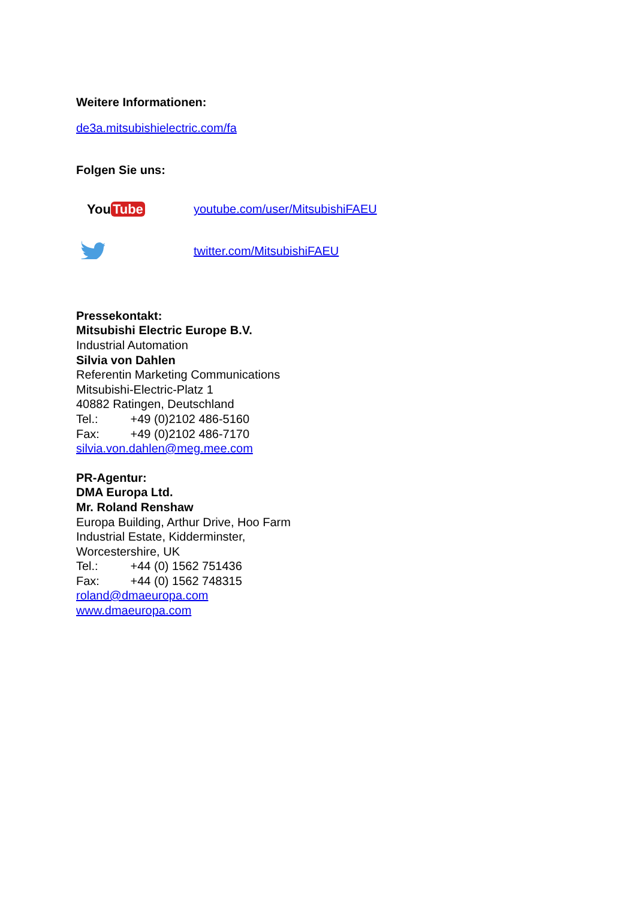Weitere Informationen:
de3a.mitsubishielectric.com/fa
Folgen Sie uns:
You Tube
youtube.com/user/MitsubishiFAEU
twitter.com/MitsubishiFAEU
Pressekontakt:
Mitsubishi Electric Europe B.V.
Industrial Automation
Silvia von Dahlen
Referentin Marketing Communications
Mitsubishi-Electric-Platz 1
40882 Ratingen, Deutschland
Tel.: +49 (0)2102 486-5160
Fax: +49 (0)2102 486-7170
silvia.von.dahlen@meg.mee.com
PR-Agentur:
DMA Europa Ltd.
Mr. Roland Renshaw
Europa Building, Arthur Drive, Hoo Farm
Industrial Estate, Kidderminster,
Worcestershire, UK
Tel.: +44 (0) 1562 751436
Fax: +44 (0) 1562 748315
roland@dmaeuropa.com
www.dmaeuropa.com